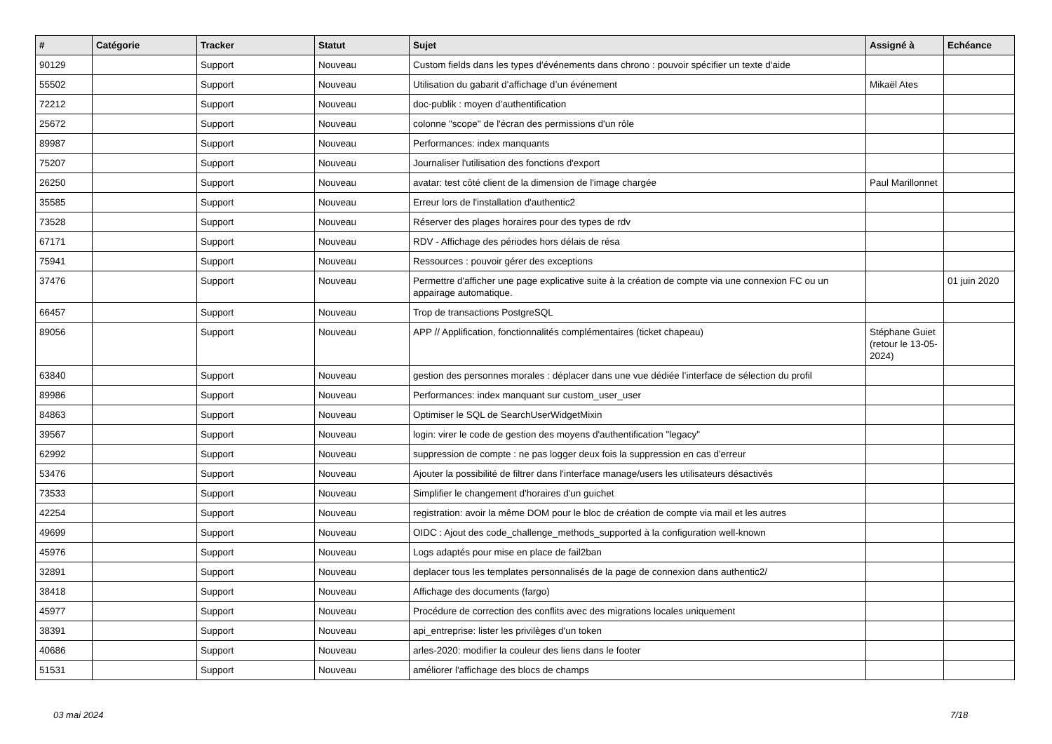| # | Catégorie | Tracker | Statut | Sujet | Assigné à | Echéance |
| --- | --- | --- | --- | --- | --- | --- |
| 90129 | | Support | Nouveau | Custom fields dans les types d'événements dans chrono : pouvoir spécifier un texte d'aide | | |
| 55502 | | Support | Nouveau | Utilisation du gabarit d’affichage d’un événement | Mikaël Ates | |
| 72212 | | Support | Nouveau | doc-publik : moyen d’authentification | | |
| 25672 | | Support | Nouveau | colonne "scope" de l'écran des permissions d'un rôle | | |
| 89987 | | Support | Nouveau | Performances: index manquants | | |
| 75207 | | Support | Nouveau | Journaliser l'utilisation des fonctions d'export | | |
| 26250 | | Support | Nouveau | avatar: test côté client de la dimension de l'image chargée | Paul Marillonnet | |
| 35585 | | Support | Nouveau | Erreur lors de l'installation d'authentic2 | | |
| 73528 | | Support | Nouveau | Réserver des plages horaires pour des types de rdv | | |
| 67171 | | Support | Nouveau | RDV - Affichage des périodes hors délais de résa | | |
| 75941 | | Support | Nouveau | Ressources : pouvoir gérer des exceptions | | |
| 37476 | | Support | Nouveau | Permettre d'afficher une page explicative suite à la création de compte via une connexion FC ou un appairage automatique. | | 01 juin 2020 |
| 66457 | | Support | Nouveau | Trop de transactions PostgreSQL | | |
| 89056 | | Support | Nouveau | APP // Applification, fonctionnalités complémentaires (ticket chapeau) | Stéphane Guiet (retour le 13-05-2024) | |
| 63840 | | Support | Nouveau | gestion des personnes morales : déplacer dans une vue dédiée l’interface de sélection du profil | | |
| 89986 | | Support | Nouveau | Performances: index manquant sur custom_user_user | | |
| 84863 | | Support | Nouveau | Optimiser le SQL de SearchUserWidgetMixin | | |
| 39567 | | Support | Nouveau | login: virer le code de gestion des moyens d'authentification "legacy" | | |
| 62992 | | Support | Nouveau | suppression de compte : ne pas logger deux fois la suppression en cas d'erreur | | |
| 53476 | | Support | Nouveau | Ajouter la possibilité de filtrer dans l'interface manage/users les utilisateurs désactivés | | |
| 73533 | | Support | Nouveau | Simplifier le changement d'horaires d'un guichet | | |
| 42254 | | Support | Nouveau | registration: avoir la même DOM pour le bloc de création de compte via mail et les autres | | |
| 49699 | | Support | Nouveau | OIDC : Ajout des code_challenge_methods_supported à la configuration well-known | | |
| 45976 | | Support | Nouveau | Logs adaptés pour mise en place de fail2ban | | |
| 32891 | | Support | Nouveau | deplacer tous les templates personnalisés de la page de connexion dans authentic2/ | | |
| 38418 | | Support | Nouveau | Affichage des documents (fargo) | | |
| 45977 | | Support | Nouveau | Procédure de correction des conflits avec des migrations locales uniquement | | |
| 38391 | | Support | Nouveau | api_entreprise: lister les privilèges d'un token | | |
| 40686 | | Support | Nouveau | arles-2020: modifier la couleur des liens dans le footer | | |
| 51531 | | Support | Nouveau | améliorer l'affichage des blocs de champs | | |
03 mai 2024 7/18